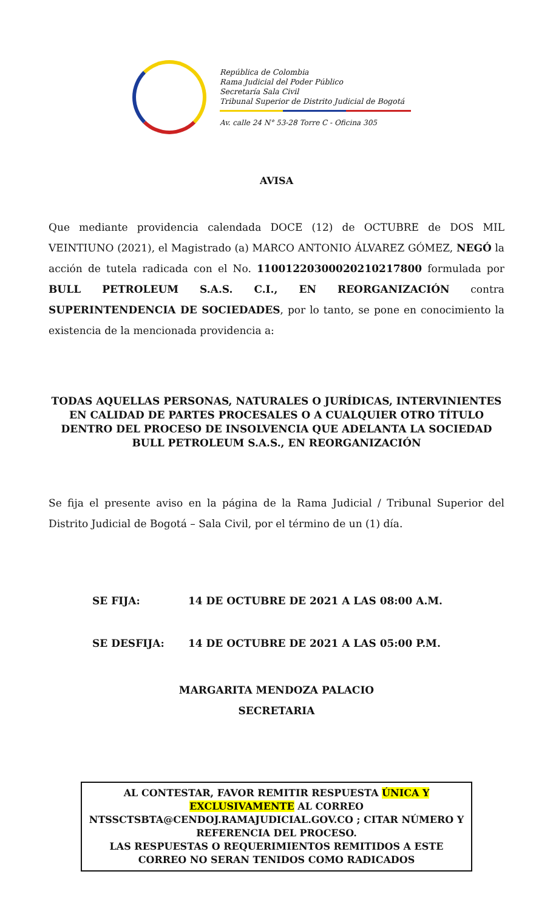República de Colombia
Rama Judicial del Poder Público
Secretaría Sala Civil
Tribunal Superior de Distrito Judicial de Bogotá
Av. calle 24 N° 53-28 Torre C - Oficina 305
AVISA
Que mediante providencia calendada DOCE (12) de OCTUBRE de DOS MIL VEINTIUNO (2021), el Magistrado (a) MARCO ANTONIO ÁLVAREZ GÓMEZ, NEGÓ la acción de tutela radicada con el No. 11001220300020210217800 formulada por BULL PETROLEUM S.A.S. C.I., EN REORGANIZACIÓN contra SUPERINTENDENCIA DE SOCIEDADES, por lo tanto, se pone en conocimiento la existencia de la mencionada providencia a:
TODAS AQUELLAS PERSONAS, NATURALES O JURÍDICAS, INTERVINIENTES EN CALIDAD DE PARTES PROCESALES O A CUALQUIER OTRO TÍTULO DENTRO DEL PROCESO DE INSOLVENCIA QUE ADELANTA LA SOCIEDAD BULL PETROLEUM S.A.S., EN REORGANIZACIÓN
Se fija el presente aviso en la página de la Rama Judicial / Tribunal Superior del Distrito Judicial de Bogotá – Sala Civil, por el término de un (1) día.
SE FIJA: 14 DE OCTUBRE DE 2021 A LAS 08:00 A.M.
SE DESFIJA: 14 DE OCTUBRE DE 2021 A LAS 05:00 P.M.
MARGARITA MENDOZA PALACIO
SECRETARIA
AL CONTESTAR, FAVOR REMITIR RESPUESTA ÚNICA Y EXCLUSIVAMENTE AL CORREO NTSSCTSBTA@CENDOJ.RAMAJUDICIAL.GOV.CO ; CITAR NÚMERO Y REFERENCIA DEL PROCESO.
LAS RESPUESTAS O REQUERIMIENTOS REMITIDOS A ESTE CORREO NO SERAN TENIDOS COMO RADICADOS